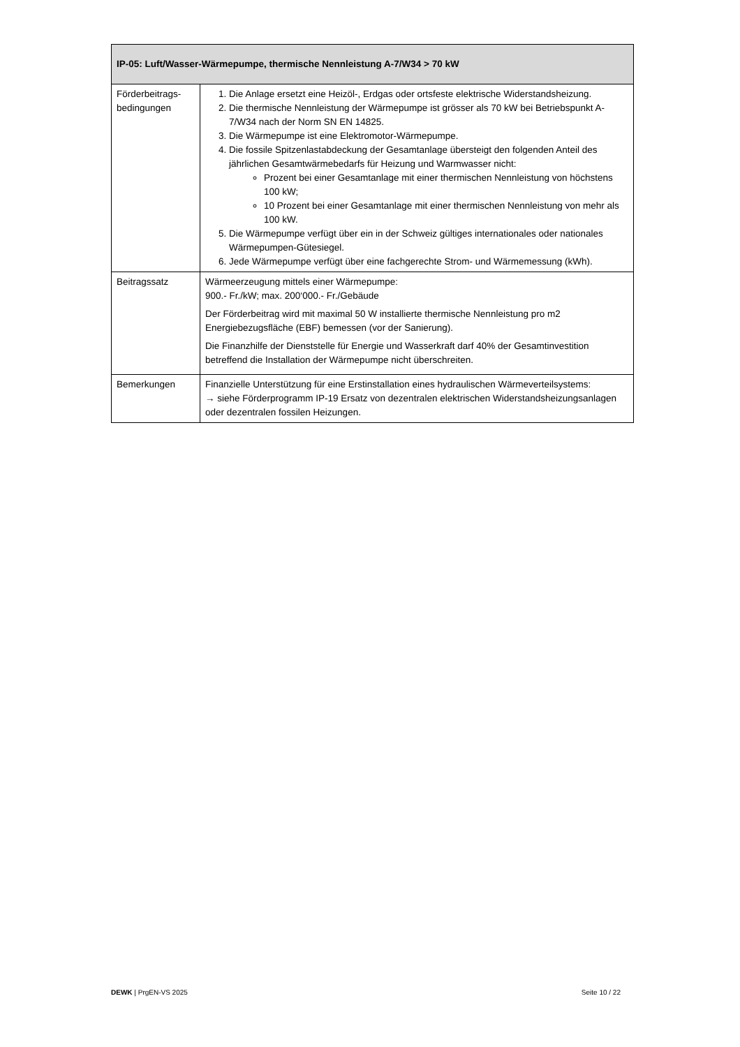| IP-05: Luft/Wasser-Wärmepumpe, thermische Nennleistung A-7/W34 > 70 kW | |
| --- | --- |
| Förderbeitrags-bedingungen | 1. Die Anlage ersetzt eine Heizöl-, Erdgas oder ortsfeste elektrische Widerstandsheizung. 2. Die thermische Nennleistung der Wärmepumpe ist grösser als 70 kW bei Betriebspunkt A-7/W34 nach der Norm SN EN 14825. 3. Die Wärmepumpe ist eine Elektromotor-Wärmepumpe. 4. Die fossile Spitzenlastabdeckung der Gesamtanlage übersteigt den folgenden Anteil des jährlichen Gesamtwärmebedarfs für Heizung und Warmwasser nicht: Prozent bei einer Gesamtanlage mit einer thermischen Nennleistung von höchstens 100 kW; 10 Prozent bei einer Gesamtanlage mit einer thermischen Nennleistung von mehr als 100 kW. 5. Die Wärmepumpe verfügt über ein in der Schweiz gültiges internationales oder nationales Wärmepumpen-Gütesiegel. 6. Jede Wärmepumpe verfügt über eine fachgerechte Strom- und Wärmemessung (kWh). |
| Beitragssatz | Wärmeerzeugung mittels einer Wärmepumpe: 900.- Fr./kW; max. 200‘000.- Fr./Gebäude Der Förderbeitrag wird mit maximal 50 W installierte thermische Nennleistung pro m2 Energiebezugsfläche (EBF) bemessen (vor der Sanierung). Die Finanzhilfe der Dienststelle für Energie und Wasserkraft darf 40% der Gesamtinvestition betreffend die Installation der Wärmepumpe nicht überschreiten. |
| Bemerkungen | Finanzielle Unterstützung für eine Erstinstallation eines hydraulischen Wärmeverteilsystems: → siehe Förderprogramm IP-19 Ersatz von dezentralen elektrischen Widerstandsheizungsanlagen oder dezentralen fossilen Heizungen. |
DEWK | PrgEN-VS 2025 Seite 10 / 22